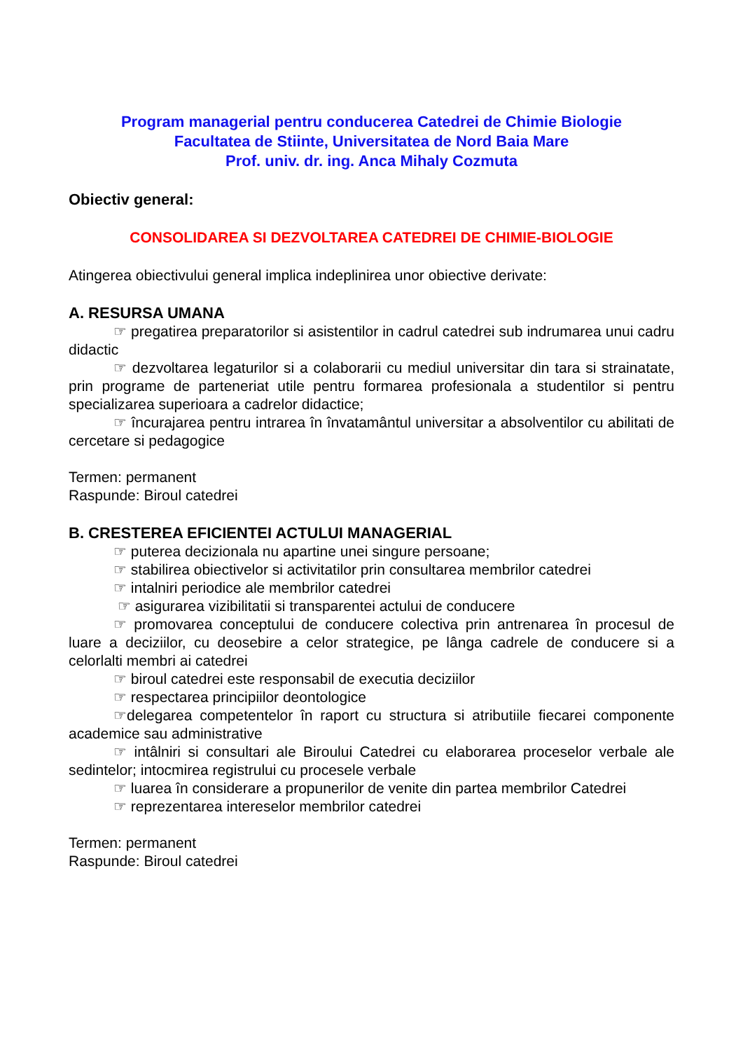Program managerial pentru conducerea Catedrei de Chimie Biologie
Facultatea de Stiinte, Universitatea de Nord Baia Mare
Prof. univ. dr. ing. Anca Mihaly Cozmuta
Obiectiv general:
CONSOLIDAREA SI DEZVOLTAREA CATEDREI DE CHIMIE-BIOLOGIE
Atingerea obiectivului general implica indeplinirea unor obiective derivate:
A. RESURSA UMANA
☞ pregatirea preparatorilor si asistentilor in cadrul catedrei sub indrumarea unui cadru didactic
☞ dezvoltarea legaturilor si a colaborarii cu mediul universitar din tara si strainatate, prin programe de parteneriat utile pentru formarea profesionala a studentilor si pentru specializarea superioara a cadrelor didactice;
☞ încurajarea pentru intrarea în învatamântul universitar a absolventilor cu abilitati de cercetare si pedagogice
Termen: permanent
Raspunde: Biroul catedrei
B. CRESTEREA EFICIENTEI ACTULUI MANAGERIAL
☞ puterea decizionala nu apartine unei singure persoane;
☞ stabilirea obiectivelor si activitatilor prin consultarea membrilor catedrei
☞ intalniri periodice ale membrilor catedrei
☞ asigurarea vizibilitatii si transparentei actului de conducere
☞ promovarea conceptului de conducere colectiva prin antrenarea în procesul de luare a deciziilor, cu deosebire a celor strategice, pe lânga cadrele de conducere si a celorlalti membri ai catedrei
☞ biroul catedrei este responsabil de executia deciziilor
☞ respectarea principiilor deontologice
☞delegarea competentelor în raport cu structura si atributiile fiecarei componente academice sau administrative
☞ intâlniri si consultari ale Biroului Catedrei cu elaborarea proceselor verbale ale sedintelor; intocmirea registrului cu procesele verbale
☞ luarea în considerare a propunerilor de venite din partea membrilor Catedrei
☞ reprezentarea intereselor membrilor catedrei
Termen: permanent
Raspunde: Biroul catedrei